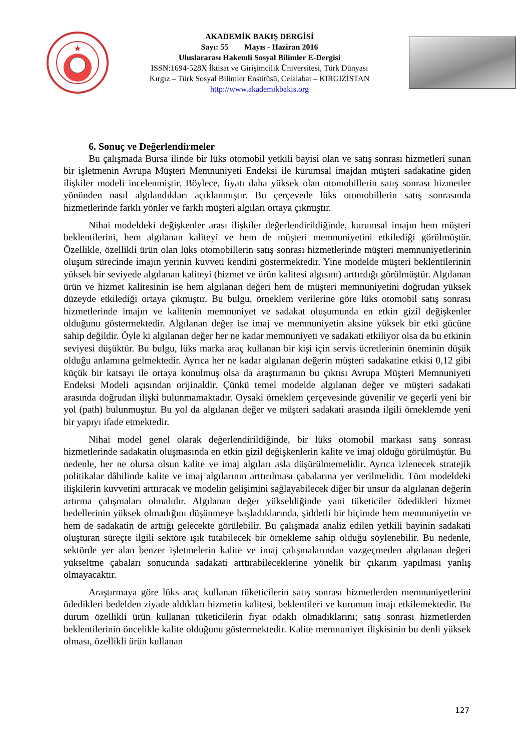AKADEMİK BAKIŞ DERGİSİ
Sayı: 55 Mayıs - Haziran 2016
Uluslararası Hakemli Sosyal Bilimler E-Dergisi
ISSN:1694-528X İktisat ve Girişimcilik Üniversitesi, Türk Dünyası
Kırgız – Türk Sosyal Bilimler Enstitüsü, Celalabat – KIRGIZİSTAN
http://www.akademikbakis.org
6. Sonuç ve Değerlendirmeler
Bu çalışmada Bursa ilinde bir lüks otomobil yetkili bayisi olan ve satış sonrası hizmetleri sunan bir işletmenin Avrupa Müşteri Memnuniyeti Endeksi ile kurumsal imajdan müşteri sadakatine giden ilişkiler modeli incelenmiştir. Böylece, fiyatı daha yüksek olan otomobillerin satış sonrası hizmetler yönünden nasıl algılandıkları açıklanmıştır. Bu çerçevede lüks otomobillerin satış sonrasında hizmetlerinde farklı yönler ve farklı müşteri algıları ortaya çıkmıştır.
Nihai modeldeki değişkenler arası ilişkiler değerlendirildiğinde, kurumsal imajın hem müşteri beklentilerini, hem algılanan kaliteyi ve hem de müşteri memnuniyetini etkilediği görülmüştür. Özellikle, özellikli ürün olan lüks otomobillerin satış sonrası hizmetlerinde müşteri memnuniyetlerinin oluşum sürecinde imajın yerinin kuvveti kendini göstermektedir. Yine modelde müşteri beklentilerinin yüksek bir seviyede algılanan kaliteyi (hizmet ve ürün kalitesi algısını) arttırdığı görülmüştür. Algılanan ürün ve hizmet kalitesinin ise hem algılanan değeri hem de müşteri memnuniyetini doğrudan yüksek düzeyde etkilediği ortaya çıkmıştır. Bu bulgu, örneklem verilerine göre lüks otomobil satış sonrası hizmetlerinde imajın ve kalitenin memnuniyet ve sadakat oluşumunda en etkin gizil değişkenler olduğunu göstermektedir. Algılanan değer ise imaj ve memnuniyetin aksine yüksek bir etki gücüne sahip değildir. Öyle ki algılanan değer her ne kadar memnuniyeti ve sadakati etkiliyor olsa da bu etkinin seviyesi düşüktür. Bu bulgu, lüks marka araç kullanan bir kişi için servis ücretlerinin öneminin düşük olduğu anlamına gelmektedir. Ayrıca her ne kadar algılanan değerin müşteri sadakatine etkisi 0,12 gibi küçük bir katsayı ile ortaya konulmuş olsa da araştırmanın bu çıktısı Avrupa Müşteri Memnuniyeti Endeksi Modeli açısından orijinaldir. Çünkü temel modelde algılanan değer ve müşteri sadakati arasında doğrudan ilişki bulunmamaktadır. Oysaki örneklem çerçevesinde güvenilir ve geçerli yeni bir yol (path) bulunmuştur. Bu yol da algılanan değer ve müşteri sadakati arasında ilgili örneklemde yeni bir yapıyı ifade etmektedir.
Nihai model genel olarak değerlendirildiğinde, bir lüks otomobil markası satış sonrası hizmetlerinde sadakatin oluşmasında en etkin gizil değişkenlerin kalite ve imaj olduğu görülmüştür. Bu nedenle, her ne olursa olsun kalite ve imaj algıları asla düşürülmemelidir. Ayrıca izlenecek stratejik politikalar dâhilinde kalite ve imaj algılarının arttırılması çabalarına yer verilmelidir. Tüm modeldeki ilişkilerin kuvvetini arttıracak ve modelin gelişimini sağlayabilecek diğer bir unsur da algılanan değerin artırma çalışmaları olmalıdır. Algılanan değer yükseldiğinde yani tüketiciler ödedikleri hizmet bedellerinin yüksek olmadığını düşünmeye başladıklarında, şiddetli bir biçimde hem memnuniyetin ve hem de sadakatin de arttığı gelecekte görülebilir. Bu çalışmada analiz edilen yetkili bayinin sadakati oluşturan süreçte ilgili sektöre ışık tutabilecek bir örnekleme sahip olduğu söylenebilir. Bu nedenle, sektörde yer alan benzer işletmelerin kalite ve imaj çalışmalarından vazgeçmeden algılanan değeri yükseltme çabaları sonucunda sadakati arttırabileceklerine yönelik bir çıkarım yapılması yanlış olmayacaktır.
Araştırmaya göre lüks araç kullanan tüketicilerin satış sonrası hizmetlerden memnuniyetlerini ödedikleri bedelden ziyade aldıkları hizmetin kalitesi, beklentileri ve kurumun imajı etkilemektedir. Bu durum özellikli ürün kullanan tüketicilerin fiyat odaklı olmadıklarını; satış sonrası hizmetlerden beklentilerinin öncelikle kalite olduğunu göstermektedir. Kalite memnuniyet ilişkisinin bu denli yüksek olması, özellikli ürün kullanan
127